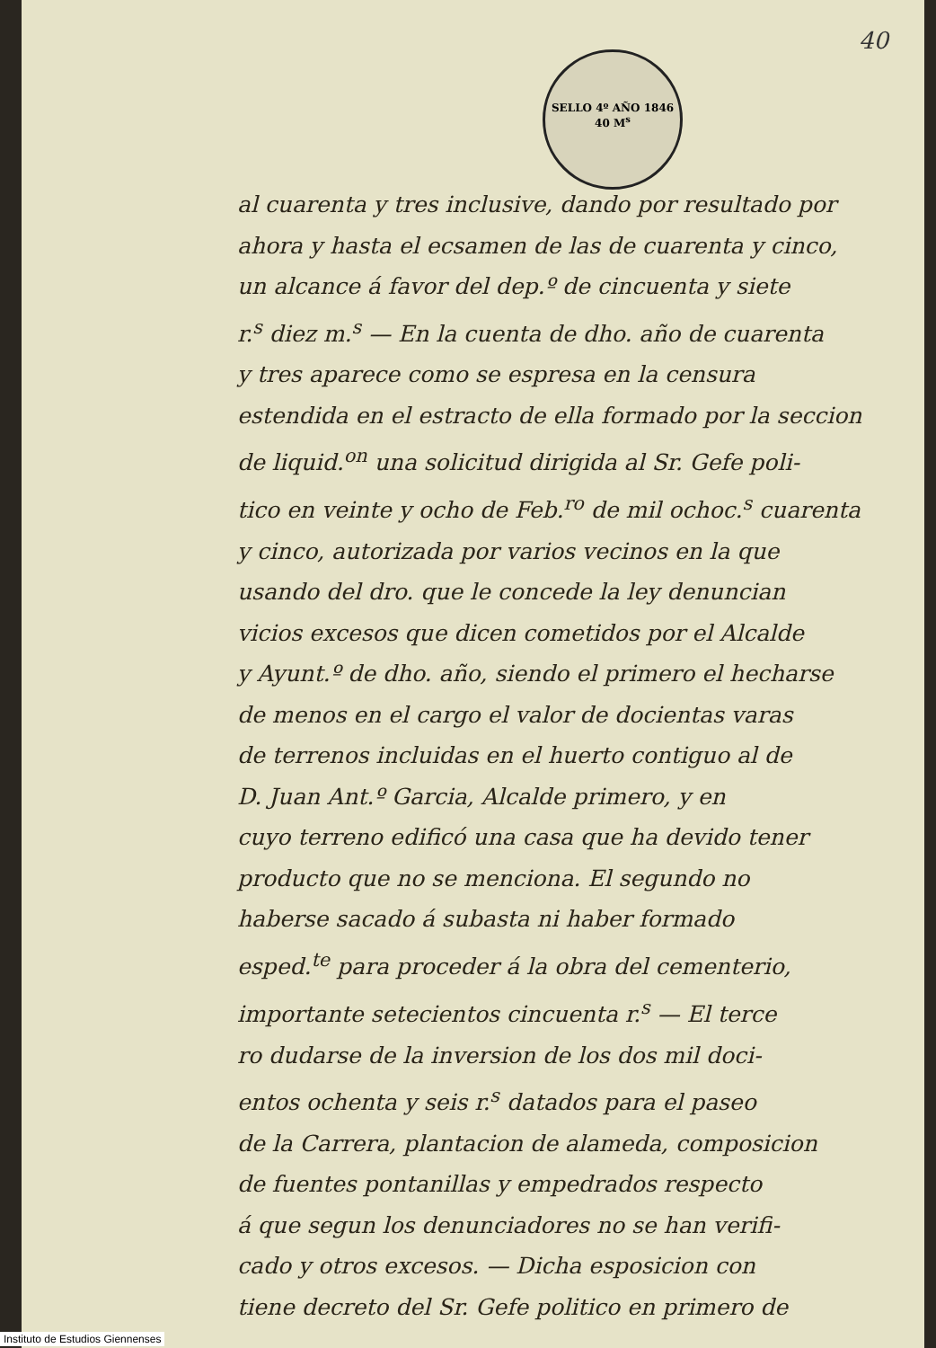40
SELLO 4º AÑO 1846
40 M<sup>s</sup>
al cuarenta y tres inclusive, dando por resultado por
ahora y hasta el ecsamen de las de cuarenta y cinco,
un alcance á favor del dep.º de cincuenta y siete
r.<sup>s</sup> diez m.<sup>s</sup> — En la cuenta de dho. año de cuarenta
y tres aparece como se espresa en la censura
estendida en el estracto de ella formado por la seccion
de liquid.<sup>on</sup> una solicitud dirigida al Sr. Gefe poli-
tico en veinte y ocho de Feb.<sup>ro</sup> de mil ochoc.<sup>s</sup> cuarenta
y cinco, autorizada por varios vecinos en la que
usando del dro. que le concede la ley denuncian
vicios excesos que dicen cometidos por el Alcalde
y Ayunt.º de dho. año, siendo el primero el hecharse
de menos en el cargo el valor de docientas varas
de terrenos incluidas en el huerto contiguo al de
D. Juan Ant.º Garcia, Alcalde primero, y en
cuyo terreno edificó una casa que ha devido tener
producto que no se menciona. El segundo no
haberse sacado á subasta ni haber formado
esped.<sup>te</sup> para proceder á la obra del cementerio,
importante setecientos cincuenta r.<sup>s</sup> — El terce
ro dudarse de la inversion de los dos mil doci-
entos ochenta y seis r.<sup>s</sup> datados para el paseo
de la Carrera, plantacion de alameda, composicion
de fuentes pontanillas y empedrados respecto
á que segun los denunciadores no se han verifi-
cado y otros excesos. — Dicha esposicion con
tiene decreto del Sr. Gefe politico en primero de
Instituto de Estudios Giennenses